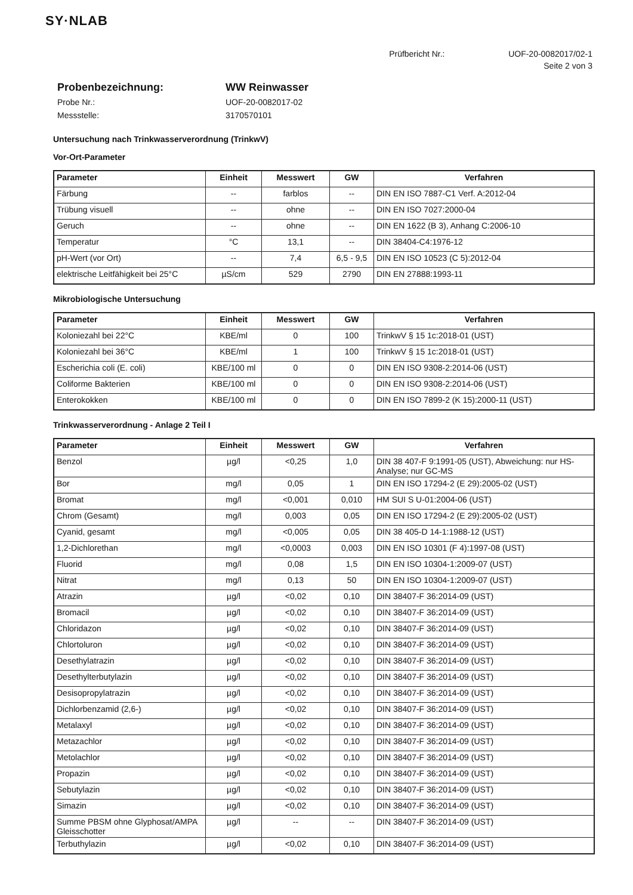SY·NLAB
Prüfbericht Nr.: UOF-20-0082017/02-1
Seite 2 von 3
| Probenbezeichnung: | WW Reinwasser |
| Probe Nr.: | UOF-20-0082017-02 |
| Messstelle: | 3170570101 |
Untersuchung nach Trinkwasserverordnung (TrinkwV)
Vor-Ort-Parameter
| Parameter | Einheit | Messwert | GW | Verfahren |
| --- | --- | --- | --- | --- |
| Färbung | -- | farblos | -- | DIN EN ISO 7887-C1 Verf. A:2012-04 |
| Trübung visuell | -- | ohne | -- | DIN EN ISO 7027:2000-04 |
| Geruch | -- | ohne | -- | DIN EN 1622 (B 3), Anhang C:2006-10 |
| Temperatur | °C | 13,1 | -- | DIN 38404-C4:1976-12 |
| pH-Wert (vor Ort) | -- | 7,4 | 6,5 - 9,5 | DIN EN ISO 10523 (C 5):2012-04 |
| elektrische Leitfähigkeit bei 25°C | µS/cm | 529 | 2790 | DIN EN 27888:1993-11 |
Mikrobiologische Untersuchung
| Parameter | Einheit | Messwert | GW | Verfahren |
| --- | --- | --- | --- | --- |
| Koloniezahl bei 22°C | KBE/ml | 0 | 100 | TrinkwV § 15 1c:2018-01 (UST) |
| Koloniezahl bei 36°C | KBE/ml | 1 | 100 | TrinkwV § 15 1c:2018-01 (UST) |
| Escherichia coli (E. coli) | KBE/100 ml | 0 | 0 | DIN EN ISO 9308-2:2014-06 (UST) |
| Coliforme Bakterien | KBE/100 ml | 0 | 0 | DIN EN ISO 9308-2:2014-06 (UST) |
| Enterokokken | KBE/100 ml | 0 | 0 | DIN EN ISO 7899-2 (K 15):2000-11 (UST) |
Trinkwasserverordnung - Anlage 2 Teil I
| Parameter | Einheit | Messwert | GW | Verfahren |
| --- | --- | --- | --- | --- |
| Benzol | µg/l | <0,25 | 1,0 | DIN 38 407-F 9:1991-05 (UST), Abweichung: nur HS-Analyse; nur GC-MS |
| Bor | mg/l | 0,05 | 1 | DIN EN ISO 17294-2 (E 29):2005-02 (UST) |
| Bromat | mg/l | <0,001 | 0,010 | HM SUI S U-01:2004-06 (UST) |
| Chrom (Gesamt) | mg/l | 0,003 | 0,05 | DIN EN ISO 17294-2 (E 29):2005-02 (UST) |
| Cyanid, gesamt | mg/l | <0,005 | 0,05 | DIN 38 405-D 14-1:1988-12 (UST) |
| 1,2-Dichlorethan | mg/l | <0,0003 | 0,003 | DIN EN ISO 10301 (F 4):1997-08 (UST) |
| Fluorid | mg/l | 0,08 | 1,5 | DIN EN ISO 10304-1:2009-07 (UST) |
| Nitrat | mg/l | 0,13 | 50 | DIN EN ISO 10304-1:2009-07 (UST) |
| Atrazin | µg/l | <0,02 | 0,10 | DIN 38407-F 36:2014-09 (UST) |
| Bromacil | µg/l | <0,02 | 0,10 | DIN 38407-F 36:2014-09 (UST) |
| Chloridazon | µg/l | <0,02 | 0,10 | DIN 38407-F 36:2014-09 (UST) |
| Chlortoluron | µg/l | <0,02 | 0,10 | DIN 38407-F 36:2014-09 (UST) |
| Desethylatrazin | µg/l | <0,02 | 0,10 | DIN 38407-F 36:2014-09 (UST) |
| Desethylterbutylazin | µg/l | <0,02 | 0,10 | DIN 38407-F 36:2014-09 (UST) |
| Desisopropylatrazin | µg/l | <0,02 | 0,10 | DIN 38407-F 36:2014-09 (UST) |
| Dichlorbenzamid (2,6-) | µg/l | <0,02 | 0,10 | DIN 38407-F 36:2014-09 (UST) |
| Metalaxyl | µg/l | <0,02 | 0,10 | DIN 38407-F 36:2014-09 (UST) |
| Metazachlor | µg/l | <0,02 | 0,10 | DIN 38407-F 36:2014-09 (UST) |
| Metolachlor | µg/l | <0,02 | 0,10 | DIN 38407-F 36:2014-09 (UST) |
| Propazin | µg/l | <0,02 | 0,10 | DIN 38407-F 36:2014-09 (UST) |
| Sebutylazin | µg/l | <0,02 | 0,10 | DIN 38407-F 36:2014-09 (UST) |
| Simazin | µg/l | <0,02 | 0,10 | DIN 38407-F 36:2014-09 (UST) |
| Summe PBSM ohne Glyphosat/AMPA Gleisschotter | µg/l | -- | -- | DIN 38407-F 36:2014-09 (UST) |
| Terbuthylazin | µg/l | <0,02 | 0,10 | DIN 38407-F 36:2014-09 (UST) |